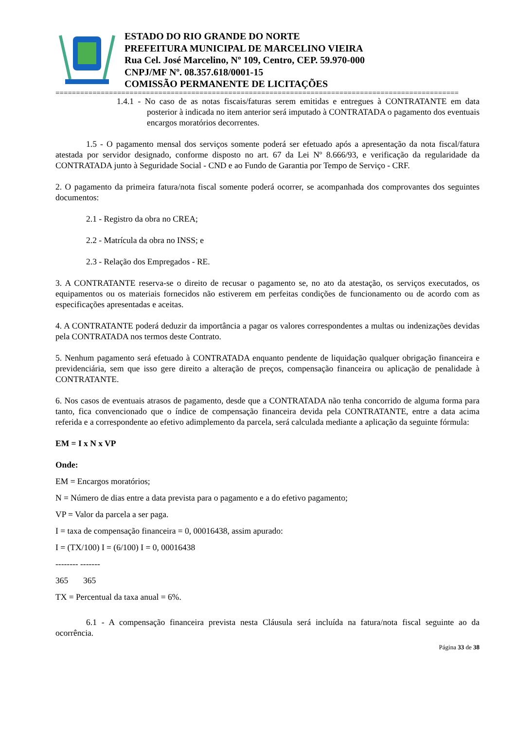ESTADO DO RIO GRANDE DO NORTE
PREFEITURA MUNICIPAL DE MARCELINO VIEIRA
Rua Cel. José Marcelino, Nº 109, Centro, CEP. 59.970-000
CNPJ/MF Nº. 08.357.618/0001-15
COMISSÃO PERMANENTE DE LICITAÇÕES
==================================================================================================
1.4.1 - No caso de as notas fiscais/faturas serem emitidas e entregues à CONTRATANTE em data posterior à indicada no item anterior será imputado à CONTRATADA o pagamento dos eventuais encargos moratórios decorrentes.
1.5 - O pagamento mensal dos serviços somente poderá ser efetuado após a apresentação da nota fiscal/fatura atestada por servidor designado, conforme disposto no art. 67 da Lei Nº 8.666/93, e verificação da regularidade da CONTRATADA junto à Seguridade Social - CND e ao Fundo de Garantia por Tempo de Serviço - CRF.
2. O pagamento da primeira fatura/nota fiscal somente poderá ocorrer, se acompanhada dos comprovantes dos seguintes documentos:
2.1 - Registro da obra no CREA;
2.2 - Matrícula da obra no INSS; e
2.3 - Relação dos Empregados - RE.
3. A CONTRATANTE reserva-se o direito de recusar o pagamento se, no ato da atestação, os serviços executados, os equipamentos ou os materiais fornecidos não estiverem em perfeitas condições de funcionamento ou de acordo com as especificações apresentadas e aceitas.
4. A CONTRATANTE poderá deduzir da importância a pagar os valores correspondentes a multas ou indenizações devidas pela CONTRATADA nos termos deste Contrato.
5. Nenhum pagamento será efetuado à CONTRATADA enquanto pendente de liquidação qualquer obrigação financeira e previdenciária, sem que isso gere direito a alteração de preços, compensação financeira ou aplicação de penalidade à CONTRATANTE.
6. Nos casos de eventuais atrasos de pagamento, desde que a CONTRATADA não tenha concorrido de alguma forma para tanto, fica convencionado que o índice de compensação financeira devida pela CONTRATANTE, entre a data acima referida e a correspondente ao efetivo adimplemento da parcela, será calculada mediante a aplicação da seguinte fórmula:
EM = I x N x VP
Onde:
EM = Encargos moratórios;
N = Número de dias entre a data prevista para o pagamento e a do efetivo pagamento;
VP = Valor da parcela a ser paga.
I = taxa de compensação financeira = 0, 00016438, assim apurado:
I = (TX/100) I = (6/100) I = 0, 00016438
-------- -------
365 365
TX = Percentual da taxa anual = 6%.
6.1 - A compensação financeira prevista nesta Cláusula será incluída na fatura/nota fiscal seguinte ao da ocorrência.
Página 33 de 38